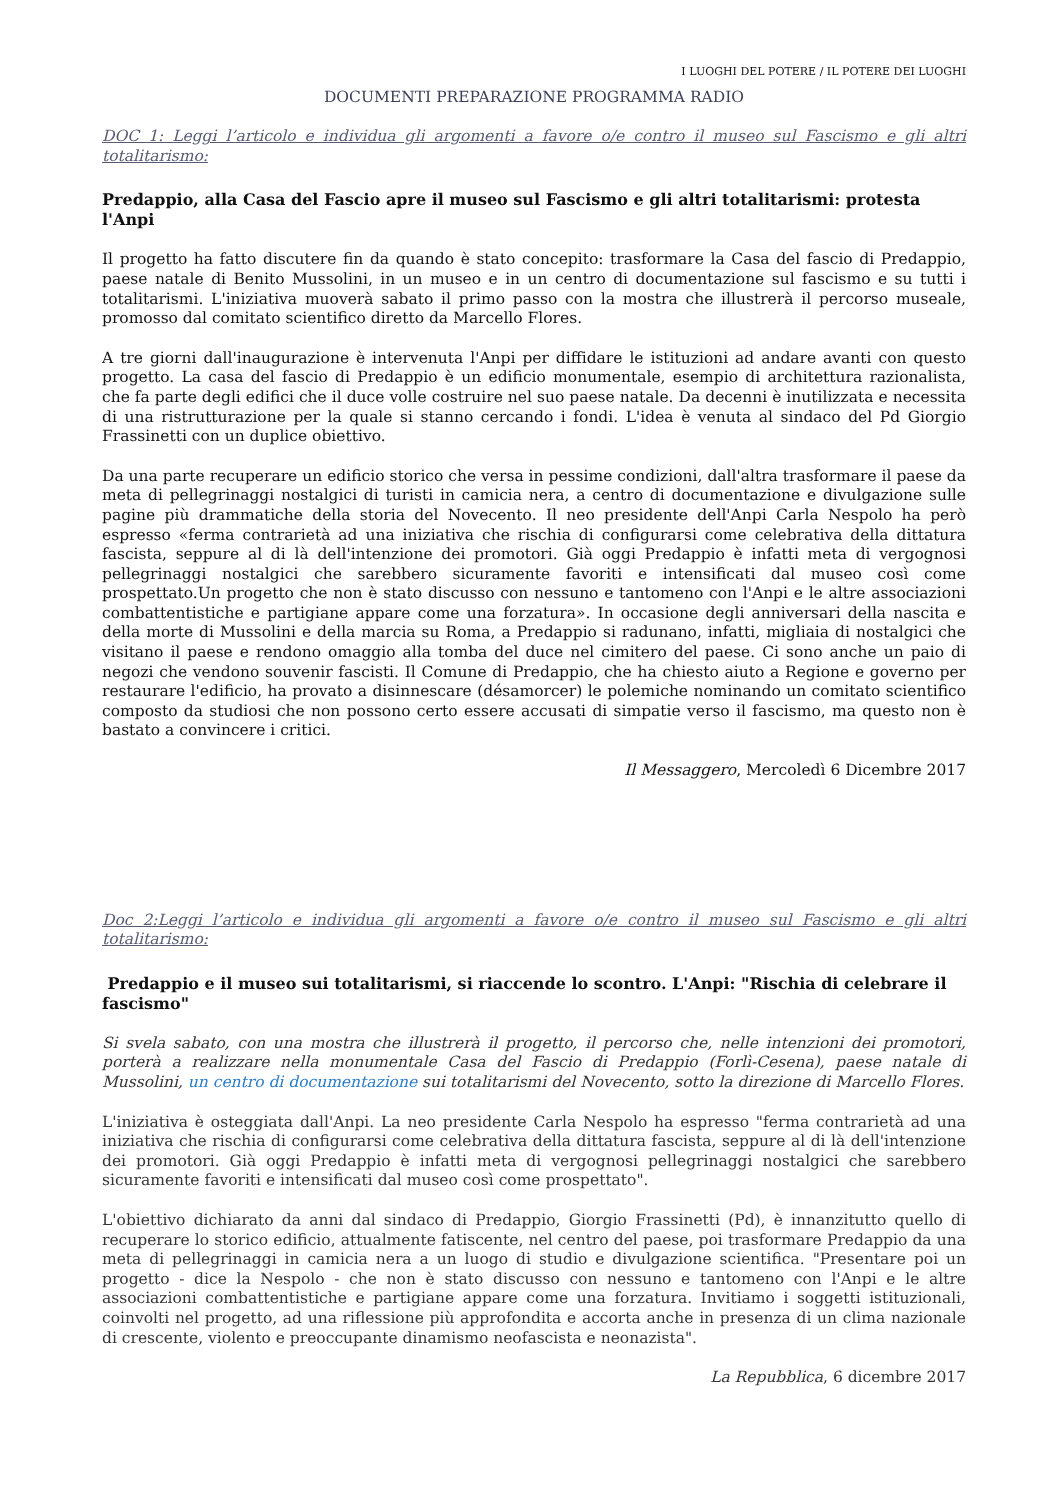I LUOGHI DEL POTERE / IL POTERE DEI LUOGHI
DOCUMENTI PREPARAZIONE PROGRAMMA RADIO
DOC 1: Leggi l’articolo e individua gli argomenti a favore o/e contro il museo sul Fascismo e gli altri totalitarismo:
Predappio, alla Casa del Fascio apre il museo sul Fascismo e gli altri totalitarismi: protesta l'Anpi
Il progetto ha fatto discutere fin da quando è stato concepito: trasformare la Casa del fascio di Predappio, paese natale di Benito Mussolini, in un museo e in un centro di documentazione sul fascismo e su tutti i totalitarismi. L'iniziativa muoverà sabato il primo passo con la mostra che illustrerà il percorso museale, promosso dal comitato scientifico diretto da Marcello Flores.
A tre giorni dall'inaugurazione è intervenuta l'Anpi per diffidare le istituzioni ad andare avanti con questo progetto. La casa del fascio di Predappio è un edificio monumentale, esempio di architettura razionalista, che fa parte degli edifici che il duce volle costruire nel suo paese natale. Da decenni è inutilizzata e necessita di una ristrutturazione per la quale si stanno cercando i fondi. L'idea è venuta al sindaco del Pd Giorgio Frassinetti con un duplice obiettivo.
Da una parte recuperare un edificio storico che versa in pessime condizioni, dall'altra trasformare il paese da meta di pellegrinaggi nostalgici di turisti in camicia nera, a centro di documentazione e divulgazione sulle pagine più drammatiche della storia del Novecento. Il neo presidente dell'Anpi Carla Nespolo ha però espresso «ferma contrarietà ad una iniziativa che rischia di configurarsi come celebrativa della dittatura fascista, seppure al di là dell'intenzione dei promotori. Già oggi Predappio è infatti meta di vergognosi pellegrinaggi nostalgici che sarebbero sicuramente favoriti e intensificati dal museo così come prospettato.Un progetto che non è stato discusso con nessuno e tantomeno con l'Anpi e le altre associazioni combattentistiche e partigiane appare come una forzatura». In occasione degli anniversari della nascita e della morte di Mussolini e della marcia su Roma, a Predappio si radunano, infatti, migliaia di nostalgici che visitano il paese e rendono omaggio alla tomba del duce nel cimitero del paese. Ci sono anche un paio di negozi che vendono souvenir fascisti. Il Comune di Predappio, che ha chiesto aiuto a Regione e governo per restaurare l'edificio, ha provato a disinnescare (désamorcer) le polemiche nominando un comitato scientifico composto da studiosi che non possono certo essere accusati di simpatie verso il fascismo, ma questo non è bastato a convincere i critici.
Il Messaggero, Mercoledì 6 Dicembre 2017
Doc 2:Leggi l’articolo e individua gli argomenti a favore o/e contro il museo sul Fascismo e gli altri totalitarismo:
Predappio e il museo sui totalitarismi, si riaccende lo scontro. L'Anpi: "Rischia di celebrare il fascismo"
Si svela sabato, con una mostra che illustrerà il progetto, il percorso che, nelle intenzioni dei promotori, porterà a realizzare nella monumentale Casa del Fascio di Predappio (Forlì-Cesena), paese natale di Mussolini, un centro di documentazione sui totalitarismi del Novecento, sotto la direzione di Marcello Flores.
L'iniziativa è osteggiata dall'Anpi. La neo presidente Carla Nespolo ha espresso "ferma contrarietà ad una iniziativa che rischia di configurarsi come celebrativa della dittatura fascista, seppure al di là dell'intenzione dei promotori. Già oggi Predappio è infatti meta di vergognosi pellegrinaggi nostalgici che sarebbero sicuramente favoriti e intensificati dal museo così come prospettato".
L'obiettivo dichiarato da anni dal sindaco di Predappio, Giorgio Frassinetti (Pd), è innanzitutto quello di recuperare lo storico edificio, attualmente fatiscente, nel centro del paese, poi trasformare Predappio da una meta di pellegrinaggi in camicia nera a un luogo di studio e divulgazione scientifica. "Presentare poi un progetto - dice la Nespolo - che non è stato discusso con nessuno e tantomeno con l'Anpi e le altre associazioni combattentistiche e partigiane appare come una forzatura. Invitiamo i soggetti istituzionali, coinvolti nel progetto, ad una riflessione più approfondita e accorta anche in presenza di un clima nazionale di crescente, violento e preoccupante dinamismo neofascista e neonazista".
La Repubblica, 6 dicembre 2017